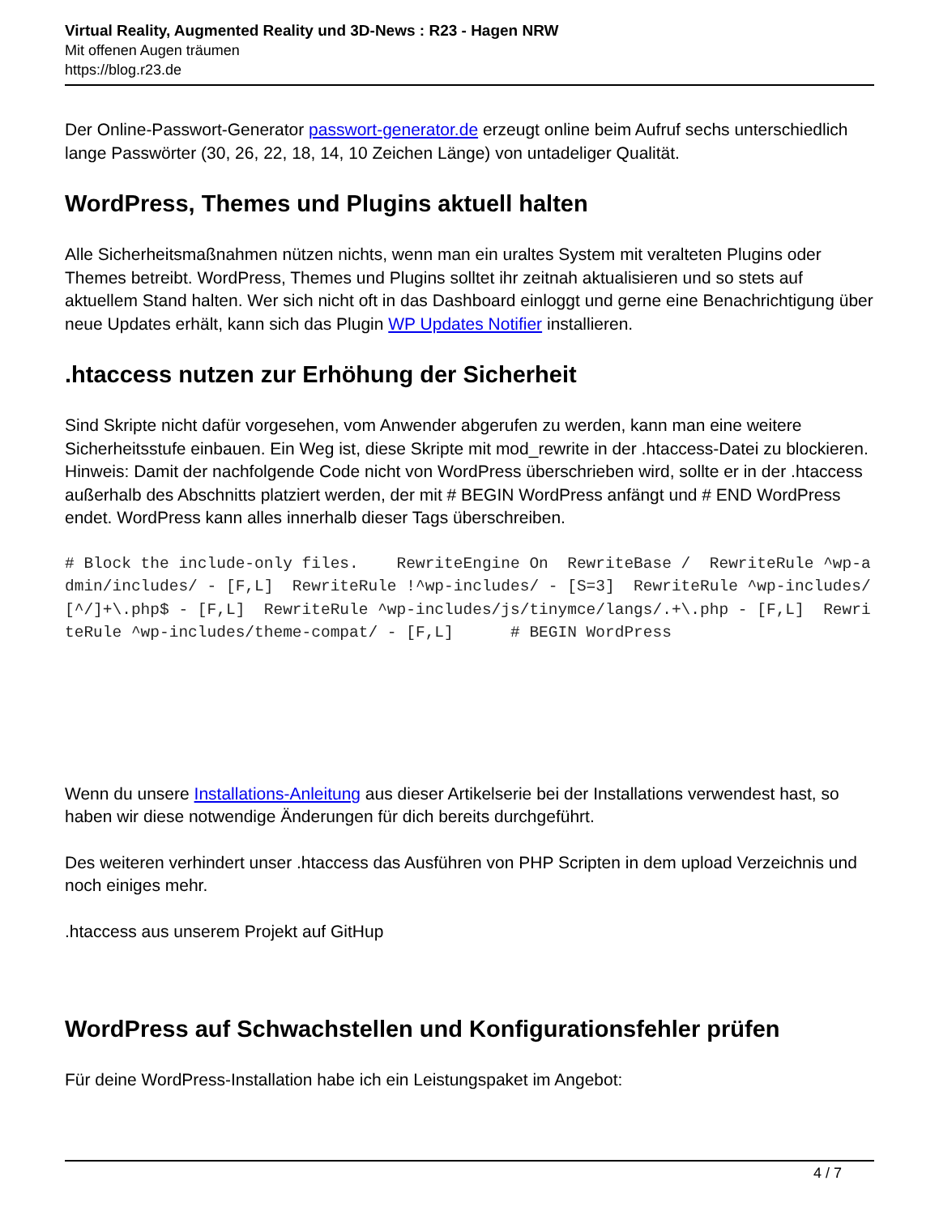Virtual Reality, Augmented Reality und 3D-News : R23 - Hagen NRW
Mit offenen Augen träumen
https://blog.r23.de
Der Online-Passwort-Generator passwort-generator.de erzeugt online beim Aufruf sechs unterschiedlich lange Passwörter (30, 26, 22, 18, 14, 10 Zeichen Länge) von untadeliger Qualität.
WordPress, Themes und Plugins aktuell halten
Alle Sicherheitsmaßnahmen nützen nichts, wenn man ein uraltes System mit veralteten Plugins oder Themes betreibt. WordPress, Themes und Plugins solltet ihr zeitnah aktualisieren und so stets auf aktuellem Stand halten. Wer sich nicht oft in das Dashboard einloggt und gerne eine Benachrichtigung über neue Updates erhält, kann sich das Plugin WP Updates Notifier installieren.
.htaccess nutzen zur Erhöhung der Sicherheit
Sind Skripte nicht dafür vorgesehen, vom Anwender abgerufen zu werden, kann man eine weitere Sicherheitsstufe einbauen. Ein Weg ist, diese Skripte mit mod_rewrite in der .htaccess-Datei zu blockieren. Hinweis: Damit der nachfolgende Code nicht von WordPress überschrieben wird, sollte er in der .htaccess außerhalb des Abschnitts platziert werden, der mit # BEGIN WordPress anfängt und # END WordPress endet. WordPress kann alles innerhalb dieser Tags überschreiben.
# Block the include-only files.    RewriteEngine On  RewriteBase /  RewriteRule ^wp-admin/includes/ - [F,L]  RewriteRule !^wp-includes/ - [S=3]  RewriteRule ^wp-includes/[^/]+\.php$ - [F,L]  RewriteRule ^wp-includes/js/tinymce/langs/.+\.php - [F,L]  RewriteRule ^wp-includes/theme-compat/ - [F,L]      # BEGIN WordPress
Wenn du unsere Installations-Anleitung aus dieser Artikelserie bei der Installations verwendest hast, so haben wir diese notwendige Änderungen für dich bereits durchgeführt.
Des weiteren verhindert unser .htaccess das Ausführen von PHP Scripten in dem upload Verzeichnis und noch einiges mehr.
.htaccess aus unserem Projekt auf GitHup
WordPress auf Schwachstellen und Konfigurationsfehler prüfen
Für deine WordPress-Installation habe ich ein Leistungspaket im Angebot:
4 / 7